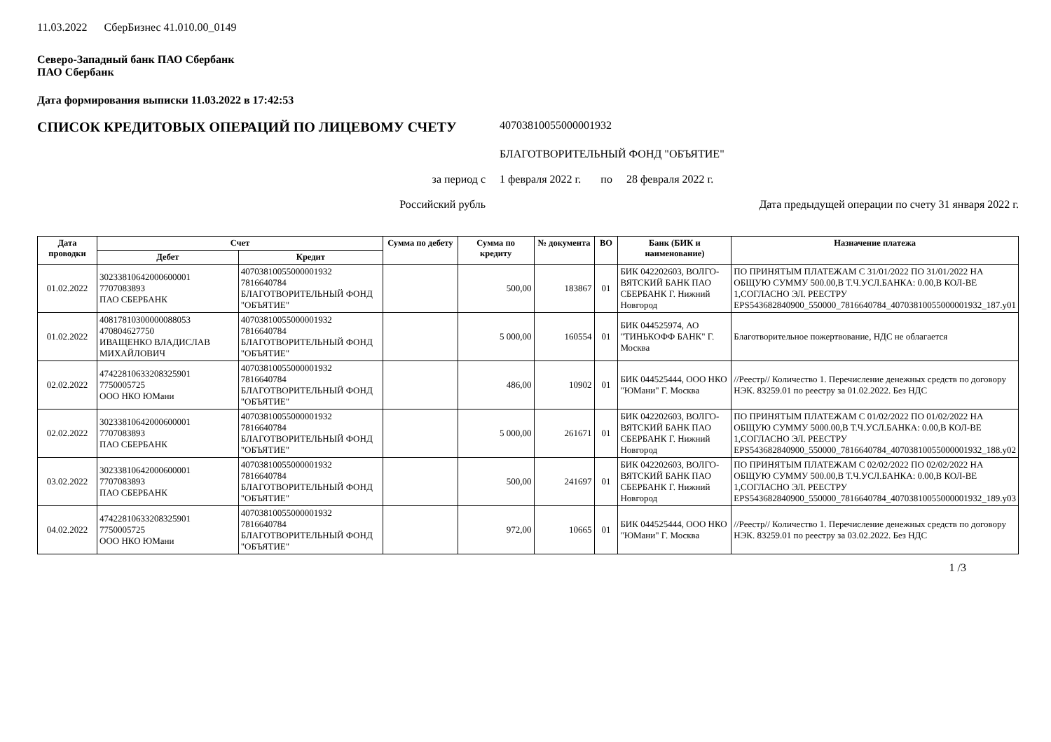11.03.2022 СберБизнес 41.010.00_0149
Северо-Западный банк ПАО Сбербанк
ПАО Сбербанк
Дата формирования выписки 11.03.2022 в 17:42:53
СПИСОК КРЕДИТОВЫХ ОПЕРАЦИЙ ПО ЛИЦЕВОМУ СЧЕТУ
40703810055000001932
БЛАГОТВОРИТЕЛЬНЫЙ ФОНД "ОБЪЯТИЕ"
за период с 1 февраля 2022 г. по 28 февраля 2022 г.
Российский рубль Дата предыдущей операции по счету 31 января 2022 г.
| Дата проводки | Счет | | Сумма по дебету | Сумма по кредиту | № документа | ВО | Банк (БИК и наименование) | Назначение платежа |
| --- | --- | --- | --- | --- | --- | --- | --- | --- |
| | Дебет | Кредит | | | | | | |
| 01.02.2022 | 30233810642000600001 7707083893 ПАО СБЕРБАНК | 40703810055000001932 7816640784 БЛАГОТВОРИТЕЛЬНЫЙ ФОНД "ОБЪЯТИЕ" | | 500,00 | 183867 | 01 | БИК 042202603, ВОЛГО-ВЯТСКИЙ БАНК ПАО СБЕРБАНК Г. Нижний Новгород | ПО ПРИНЯТЫМ ПЛАТЕЖАМ С 31/01/2022 ПО 31/01/2022 НА ОБЩУЮ СУММУ 500.00,В Т.Ч.УСЛ.БАНКА: 0.00,В КОЛ-ВЕ 1,СОГЛАСНО ЭЛ. РЕЕСТРУ EPS543682840900_550000_7816640784_40703810055000001932_187.y01 |
| 01.02.2022 | 40817810300000088053 470804627750 ИВАЩЕНКО ВЛАДИСЛАВ МИХАЙЛОВИЧ | 40703810055000001932 7816640784 БЛАГОТВОРИТЕЛЬНЫЙ ФОНД "ОБЪЯТИЕ" | | 5 000,00 | 160554 | 01 | БИК 044525974, АО "ТИНЬКОФФ БАНК" Г. Москва | Благотворительное пожертвование, НДС не облагается |
| 02.02.2022 | 47422810633208325901 7750005725 ООО НКО ЮМани | 40703810055000001932 7816640784 БЛАГОТВОРИТЕЛЬНЫЙ ФОНД "ОБЪЯТИЕ" | | 486,00 | 10902 | 01 | БИК 044525444, ООО НКО "ЮМани" Г. Москва | //Реестр// Количество 1. Перечисление денежных средств по договору НЭК. 83259.01 по реестру за 01.02.2022. Без НДС |
| 02.02.2022 | 30233810642000600001 7707083893 ПАО СБЕРБАНК | 40703810055000001932 7816640784 БЛАГОТВОРИТЕЛЬНЫЙ ФОНД "ОБЪЯТИЕ" | | 5 000,00 | 261671 | 01 | БИК 042202603, ВОЛГО-ВЯТСКИЙ БАНК ПАО СБЕРБАНК Г. Нижний Новгород | ПО ПРИНЯТЫМ ПЛАТЕЖАМ С 01/02/2022 ПО 01/02/2022 НА ОБЩУЮ СУММУ 5000.00,В Т.Ч.УСЛ.БАНКА: 0.00,В КОЛ-ВЕ 1,СОГЛАСНО ЭЛ. РЕЕСТРУ EPS543682840900_550000_7816640784_40703810055000001932_188.y02 |
| 03.02.2022 | 30233810642000600001 7707083893 ПАО СБЕРБАНК | 40703810055000001932 7816640784 БЛАГОТВОРИТЕЛЬНЫЙ ФОНД "ОБЪЯТИЕ" | | 500,00 | 241697 | 01 | БИК 042202603, ВОЛГО-ВЯТСКИЙ БАНК ПАО СБЕРБАНК Г. Нижний Новгород | ПО ПРИНЯТЫМ ПЛАТЕЖАМ С 02/02/2022 ПО 02/02/2022 НА ОБЩУЮ СУММУ 500.00,В Т.Ч.УСЛ.БАНКА: 0.00,В КОЛ-ВЕ 1,СОГЛАСНО ЭЛ. РЕЕСТРУ EPS543682840900_550000_7816640784_40703810055000001932_189.y03 |
| 04.02.2022 | 47422810633208325901 7750005725 ООО НКО ЮМани | 40703810055000001932 7816640784 БЛАГОТВОРИТЕЛЬНЫЙ ФОНД "ОБЪЯТИЕ" | | 972,00 | 10665 | 01 | БИК 044525444, ООО НКО "ЮМани" Г. Москва | //Реестр// Количество 1. Перечисление денежных средств по договору НЭК. 83259.01 по реестру за 03.02.2022. Без НДС |
1 /3